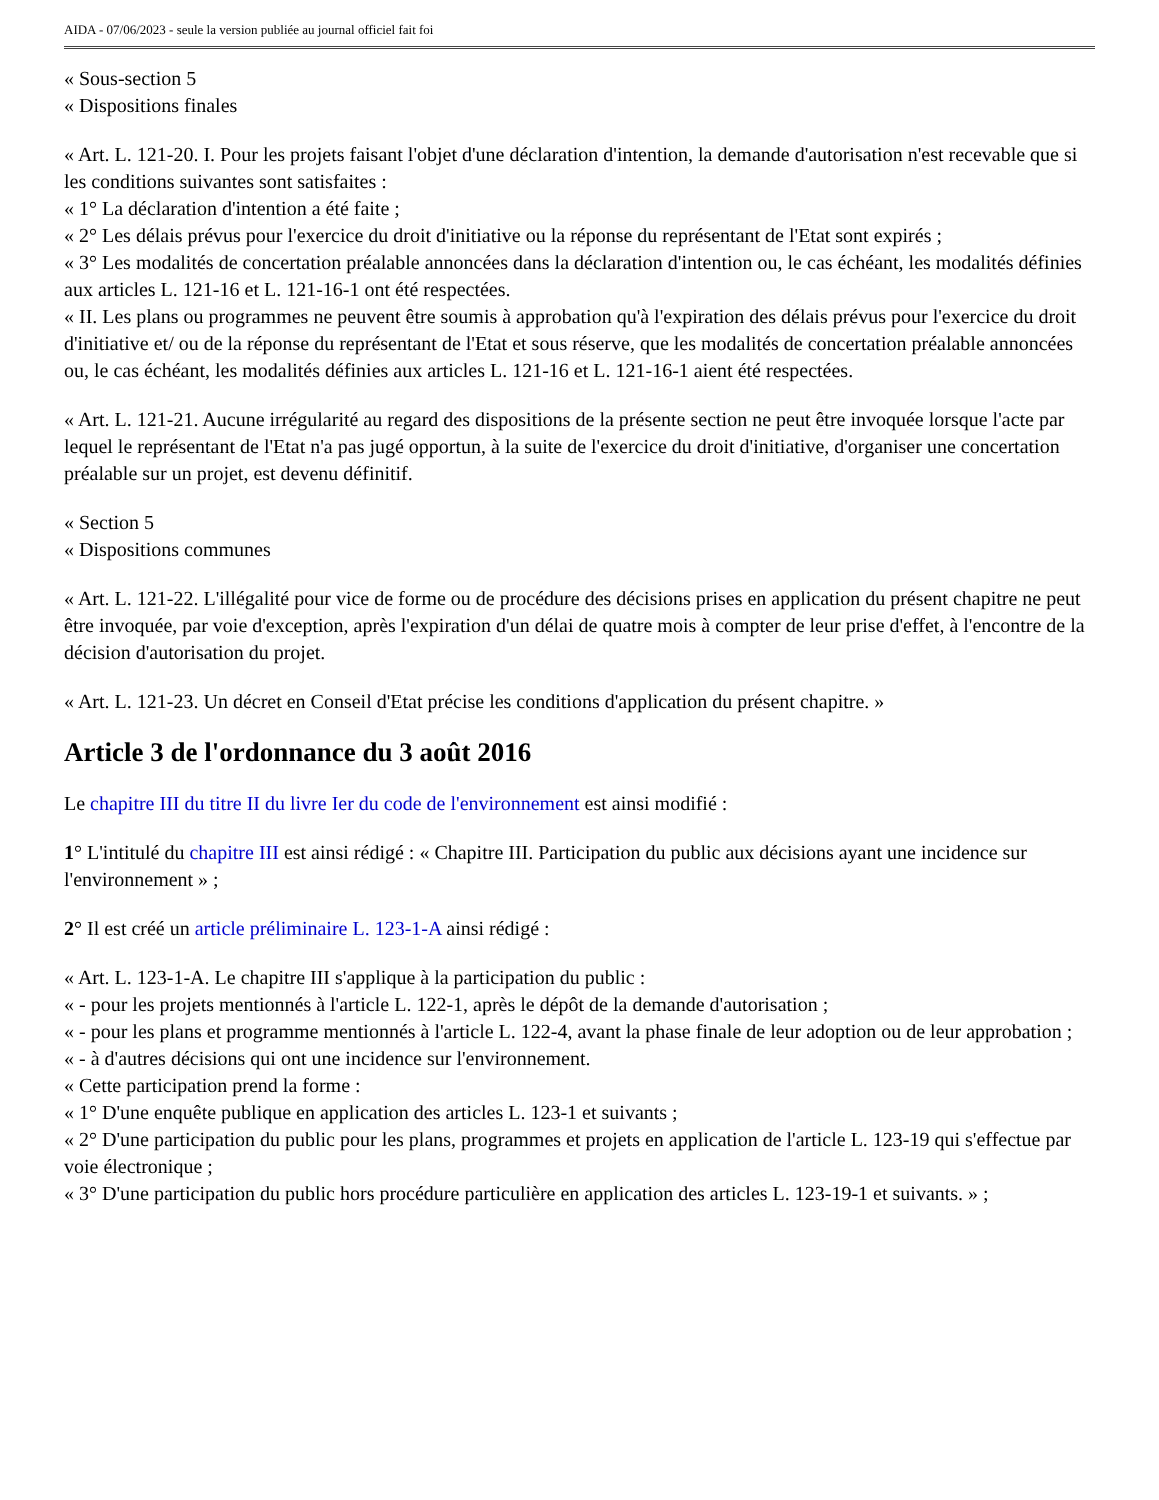AIDA - 07/06/2023 - seule la version publiée au journal officiel fait foi
« Sous-section 5
« Dispositions finales
« Art. L. 121-20. I. Pour les projets faisant l'objet d'une déclaration d'intention, la demande d'autorisation n'est recevable que si les conditions suivantes sont satisfaites :
« 1° La déclaration d'intention a été faite ;
« 2° Les délais prévus pour l'exercice du droit d'initiative ou la réponse du représentant de l'Etat sont expirés ;
« 3° Les modalités de concertation préalable annoncées dans la déclaration d'intention ou, le cas échéant, les modalités définies aux articles L. 121-16 et L. 121-16-1 ont été respectées.
« II. Les plans ou programmes ne peuvent être soumis à approbation qu'à l'expiration des délais prévus pour l'exercice du droit d'initiative et/ ou de la réponse du représentant de l'Etat et sous réserve, que les modalités de concertation préalable annoncées ou, le cas échéant, les modalités définies aux articles L. 121-16 et L. 121-16-1 aient été respectées.
« Art. L. 121-21. Aucune irrégularité au regard des dispositions de la présente section ne peut être invoquée lorsque l'acte par lequel le représentant de l'Etat n'a pas jugé opportun, à la suite de l'exercice du droit d'initiative, d'organiser une concertation préalable sur un projet, est devenu définitif.
« Section 5
« Dispositions communes
« Art. L. 121-22. L'illégalité pour vice de forme ou de procédure des décisions prises en application du présent chapitre ne peut être invoquée, par voie d'exception, après l'expiration d'un délai de quatre mois à compter de leur prise d'effet, à l'encontre de la décision d'autorisation du projet.
« Art. L. 121-23. Un décret en Conseil d'Etat précise les conditions d'application du présent chapitre. »
Article 3 de l'ordonnance du 3 août 2016
Le chapitre III du titre II du livre Ier du code de l'environnement est ainsi modifié :
1° L'intitulé du chapitre III est ainsi rédigé : « Chapitre III. Participation du public aux décisions ayant une incidence sur l'environnement » ;
2° Il est créé un article préliminaire L. 123-1-A ainsi rédigé :
« Art. L. 123-1-A. Le chapitre III s'applique à la participation du public :
« - pour les projets mentionnés à l'article L. 122-1, après le dépôt de la demande d'autorisation ;
« - pour les plans et programme mentionnés à l'article L. 122-4, avant la phase finale de leur adoption ou de leur approbation ;
« - à d'autres décisions qui ont une incidence sur l'environnement.
« Cette participation prend la forme :
« 1° D'une enquête publique en application des articles L. 123-1 et suivants ;
« 2° D'une participation du public pour les plans, programmes et projets en application de l'article L. 123-19 qui s'effectue par voie électronique ;
« 3° D'une participation du public hors procédure particulière en application des articles L. 123-19-1 et suivants. » ;